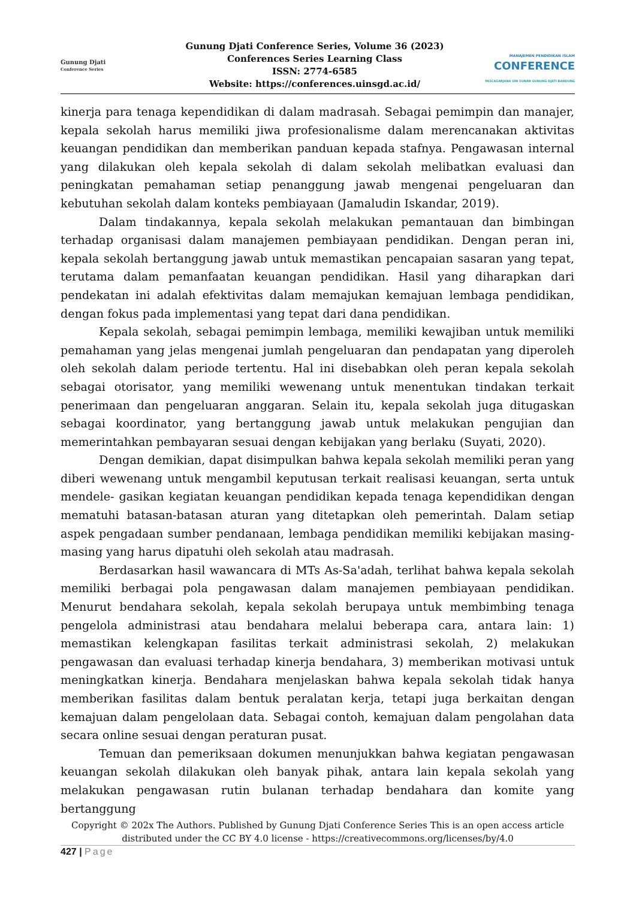Gunung Djati
Conference Series
Gunung Djati Conference Series, Volume 36 (2023)
Conferences Series Learning Class
ISSN: 2774-6585
Website: https://conferences.uinsgd.ac.id/
MANAJEMEN PENDIDIKAN ISLAM
CONFERENCE
PASCASARJANA UIN SUNAN GUNUNG DJATI BANDUNG
kinerja para tenaga kependidikan di dalam madrasah. Sebagai pemimpin dan manajer, kepala sekolah harus memiliki jiwa profesionalisme dalam merencanakan aktivitas keuangan pendidikan dan memberikan panduan kepada stafnya. Pengawasan internal yang dilakukan oleh kepala sekolah di dalam sekolah melibatkan evaluasi dan peningkatan pemahaman setiap penanggung jawab mengenai pengeluaran dan kebutuhan sekolah dalam konteks pembiayaan (Jamaludin Iskandar, 2019).
Dalam tindakannya, kepala sekolah melakukan pemantauan dan bimbingan terhadap organisasi dalam manajemen pembiayaan pendidikan. Dengan peran ini, kepala sekolah bertanggung jawab untuk memastikan pencapaian sasaran yang tepat, terutama dalam pemanfaatan keuangan pendidikan. Hasil yang diharapkan dari pendekatan ini adalah efektivitas dalam memajukan kemajuan lembaga pendidikan, dengan fokus pada implementasi yang tepat dari dana pendidikan.
Kepala sekolah, sebagai pemimpin lembaga, memiliki kewajiban untuk memiliki pemahaman yang jelas mengenai jumlah pengeluaran dan pendapatan yang diperoleh oleh sekolah dalam periode tertentu. Hal ini disebabkan oleh peran kepala sekolah sebagai otorisator, yang memiliki wewenang untuk menentukan tindakan terkait penerimaan dan pengeluaran anggaran. Selain itu, kepala sekolah juga ditugaskan sebagai koordinator, yang bertanggung jawab untuk melakukan pengujian dan memerintahkan pembayaran sesuai dengan kebijakan yang berlaku (Suyati, 2020).
Dengan demikian, dapat disimpulkan bahwa kepala sekolah memiliki peran yang diberi wewenang untuk mengambil keputusan terkait realisasi keuangan, serta untuk mendele- gasikan kegiatan keuangan pendidikan kepada tenaga kependidikan dengan mematuhi batasan-batasan aturan yang ditetapkan oleh pemerintah. Dalam setiap aspek pengadaan sumber pendanaan, lembaga pendidikan memiliki kebijakan masing-masing yang harus dipatuhi oleh sekolah atau madrasah.
Berdasarkan hasil wawancara di MTs As-Sa'adah, terlihat bahwa kepala sekolah memiliki berbagai pola pengawasan dalam manajemen pembiayaan pendidikan. Menurut bendahara sekolah, kepala sekolah berupaya untuk membimbing tenaga pengelola administrasi atau bendahara melalui beberapa cara, antara lain: 1) memastikan kelengkapan fasilitas terkait administrasi sekolah, 2) melakukan pengawasan dan evaluasi terhadap kinerja bendahara, 3) memberikan motivasi untuk meningkatkan kinerja. Bendahara menjelaskan bahwa kepala sekolah tidak hanya memberikan fasilitas dalam bentuk peralatan kerja, tetapi juga berkaitan dengan kemajuan dalam pengelolaan data. Sebagai contoh, kemajuan dalam pengolahan data secara online sesuai dengan peraturan pusat.
Temuan dan pemeriksaan dokumen menunjukkan bahwa kegiatan pengawasan keuangan sekolah dilakukan oleh banyak pihak, antara lain kepala sekolah yang melakukan pengawasan rutin bulanan terhadap bendahara dan komite yang bertanggung
Copyright © 202x The Authors. Published by Gunung Djati Conference Series This is an open access article distributed under the CC BY 4.0 license - https://creativecommons.org/licenses/by/4.0
427 | Page